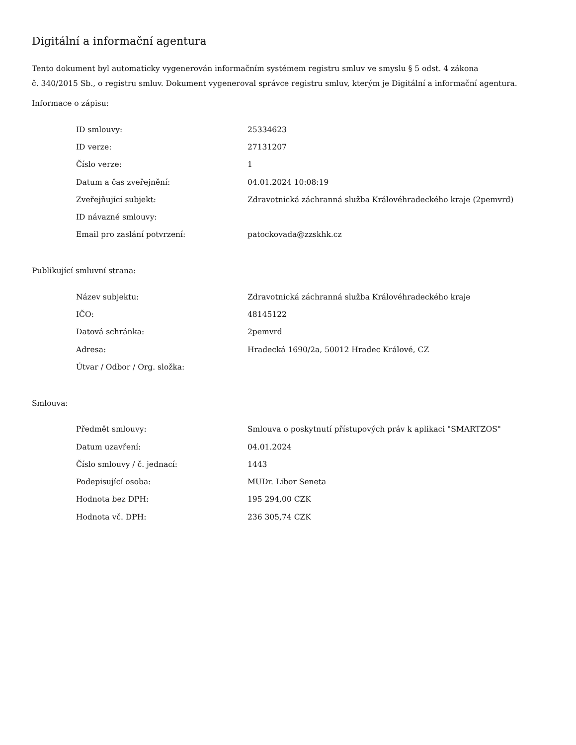Digitální a informační agentura
Tento dokument byl automaticky vygenerován informačním systémem registru smluv ve smyslu § 5 odst. 4 zákona
č. 340/2015 Sb., o registru smluv. Dokument vygeneroval správce registru smluv, kterým je Digitální a informační agentura.
Informace o zápisu:
| ID smlouvy: | 25334623 |
| ID verze: | 27131207 |
| Číslo verze: | 1 |
| Datum a čas zveřejnění: | 04.01.2024 10:08:19 |
| Zveřejňující subjekt: | Zdravotnická záchranná služba Královéhradeckého kraje (2pemvrd) |
| ID návazné smlouvy: | |
| Email pro zaslání potvrzení: | patockovada@zzskhk.cz |
Publikující smluvní strana:
| Název subjektu: | Zdravotnická záchranná služba Královéhradeckého kraje |
| IČO: | 48145122 |
| Datová schránka: | 2pemvrd |
| Adresa: | Hradecká 1690/2a, 50012 Hradec Králové, CZ |
| Útvar / Odbor / Org. složka: | |
Smlouva:
| Předmět smlouvy: | Smlouva o poskytnutí přístupových práv k aplikaci "SMARTZOS" |
| Datum uzavření: | 04.01.2024 |
| Číslo smlouvy / č. jednací: | 1443 |
| Podepisující osoba: | MUDr. Libor Seneta |
| Hodnota bez DPH: | 195 294,00 CZK |
| Hodnota vč. DPH: | 236 305,74 CZK |